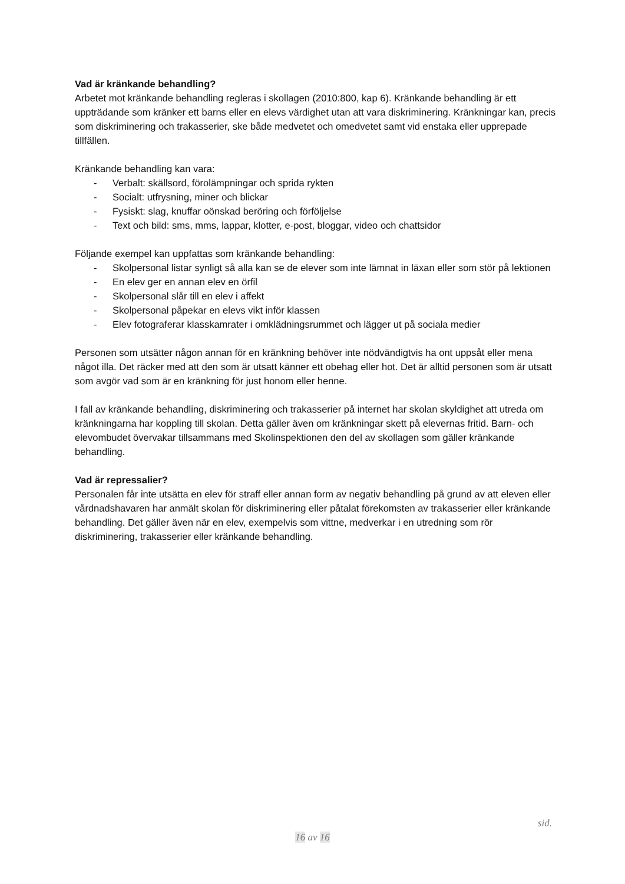Vad är kränkande behandling?
Arbetet mot kränkande behandling regleras i skollagen (2010:800, kap 6). Kränkande behandling är ett uppträdande som kränker ett barns eller en elevs värdighet utan att vara diskriminering. Kränkningar kan, precis som diskriminering och trakasserier, ske både medvetet och omedvetet samt vid enstaka eller upprepade tillfällen.
Kränkande behandling kan vara:
- Verbalt: skällsord, förolämpningar och sprida rykten
- Socialt: utfrysning, miner och blickar
- Fysiskt: slag, knuffar oönskad beröring och förföljelse
- Text och bild: sms, mms, lappar, klotter, e-post, bloggar, video och chattsidor
Följande exempel kan uppfattas som kränkande behandling:
- Skolpersonal listar synligt så alla kan se de elever som inte lämnat in läxan eller som stör på lektionen
- En elev ger en annan elev en örfil
- Skolpersonal slår till en elev i affekt
- Skolpersonal påpekar en elevs vikt inför klassen
- Elev fotograferar klasskamrater i omklädningsrummet och lägger ut på sociala medier
Personen som utsätter någon annan för en kränkning behöver inte nödvändigtvis ha ont uppsåt eller mena något illa. Det räcker med att den som är utsatt känner ett obehag eller hot. Det är alltid personen som är utsatt som avgör vad som är en kränkning för just honom eller henne.
I fall av kränkande behandling, diskriminering och trakasserier på internet har skolan skyldighet att utreda om kränkningarna har koppling till skolan. Detta gäller även om kränkningar skett på elevernas fritid. Barn- och elevombudet övervakar tillsammans med Skolinspektionen den del av skollagen som gäller kränkande behandling.
Vad är repressalier?
Personalen får inte utsätta en elev för straff eller annan form av negativ behandling på grund av att eleven eller vårdnadshavaren har anmält skolan för diskriminering eller påtalat förekomsten av trakasserier eller kränkande behandling. Det gäller även när en elev, exempelvis som vittne, medverkar i en utredning som rör diskriminering, trakasserier eller kränkande behandling.
sid.
16 av 16